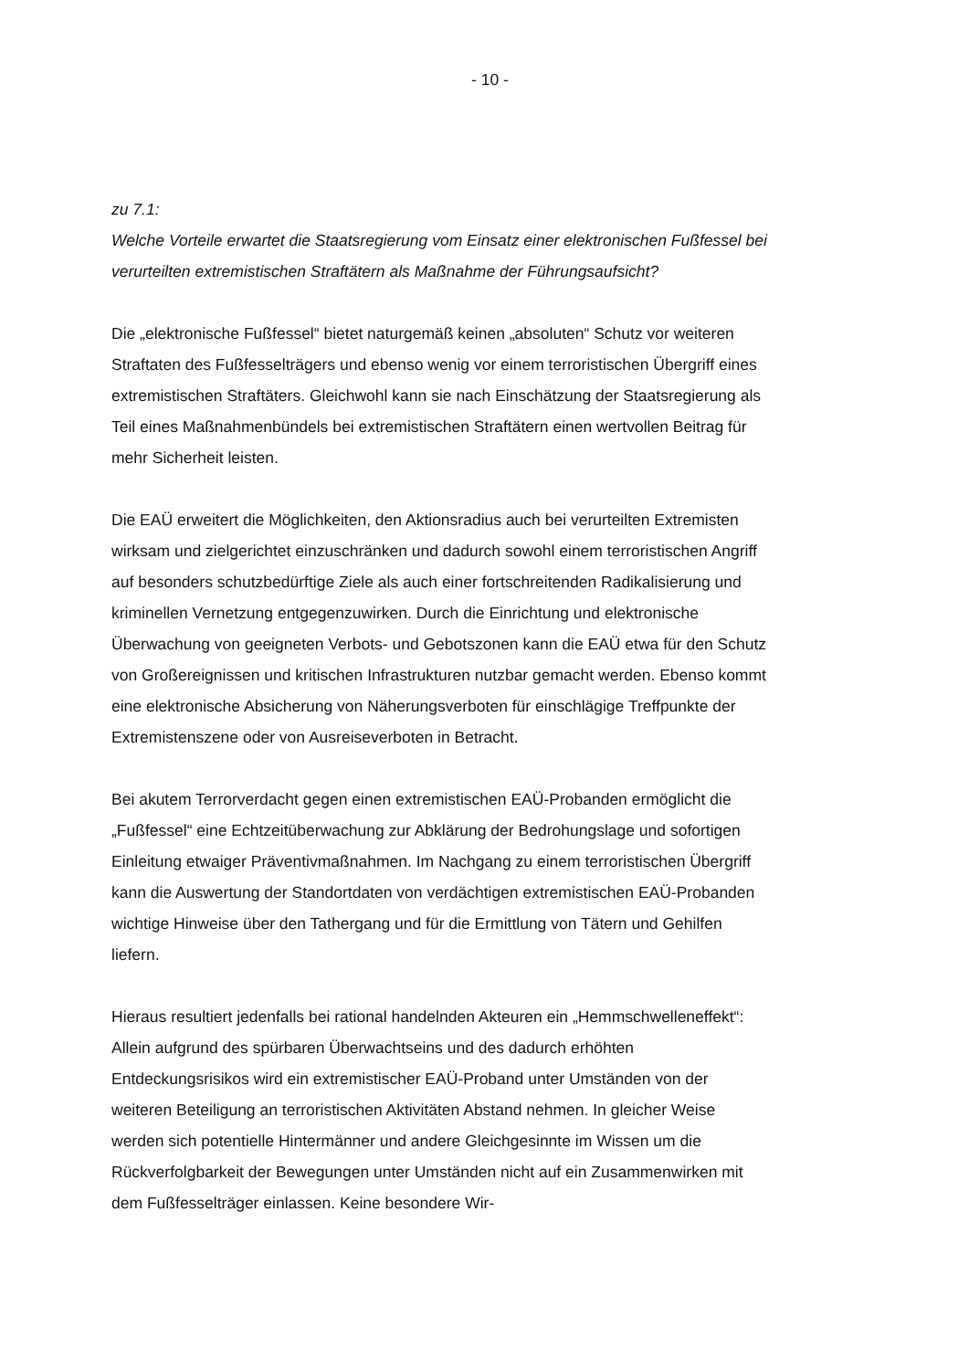- 10 -
zu 7.1:
Welche Vorteile erwartet die Staatsregierung vom Einsatz einer elektronischen Fußfessel bei verurteilten extremistischen Straftätern als Maßnahme der Führungsaufsicht?
Die „elektronische Fußfessel“ bietet naturgemäß keinen „absoluten“ Schutz vor weiteren Straftaten des Fußfesselträgers und ebenso wenig vor einem terroristischen Übergriff eines extremistischen Straftäters. Gleichwohl kann sie nach Einschätzung der Staatsregierung als Teil eines Maßnahmenbündels bei extremistischen Straftätern einen wertvollen Beitrag für mehr Sicherheit leisten.
Die EAÜ erweitert die Möglichkeiten, den Aktionsradius auch bei verurteilten Extremisten wirksam und zielgerichtet einzuschränken und dadurch sowohl einem terroristischen Angriff auf besonders schutzbedürftige Ziele als auch einer fortschreitenden Radikalisierung und kriminellen Vernetzung entgegenzuwirken. Durch die Einrichtung und elektronische Überwachung von geeigneten Verbots- und Gebotszonen kann die EAÜ etwa für den Schutz von Großereignissen und kritischen Infrastrukturen nutzbar gemacht werden. Ebenso kommt eine elektronische Absicherung von Näherungsverboten für einschlägige Treffpunkte der Extremistenszene oder von Ausreiseverboten in Betracht.
Bei akutem Terrorverdacht gegen einen extremistischen EAÜ-Probanden ermöglicht die „Fußfessel“ eine Echtzeitüberwachung zur Abklärung der Bedrohungslage und sofortigen Einleitung etwaiger Präventivmaßnahmen. Im Nachgang zu einem terroristischen Übergriff kann die Auswertung der Standortdaten von verdächtigen extremistischen EAÜ-Probanden wichtige Hinweise über den Tathergang und für die Ermittlung von Tätern und Gehilfen liefern.
Hieraus resultiert jedenfalls bei rational handelnden Akteuren ein „Hemmschwelleneffekt“: Allein aufgrund des spürbaren Überwachtseins und des dadurch erhöhten Entdeckungsrisikos wird ein extremistischer EAÜ-Proband unter Umständen von der weiteren Beteiligung an terroristischen Aktivitäten Abstand nehmen. In gleicher Weise werden sich potentielle Hintermänner und andere Gleichgesinnte im Wissen um die Rückverfolgbarkeit der Bewegungen unter Umständen nicht auf ein Zusammenwirken mit dem Fußfesselträger einlassen. Keine besondere Wir-